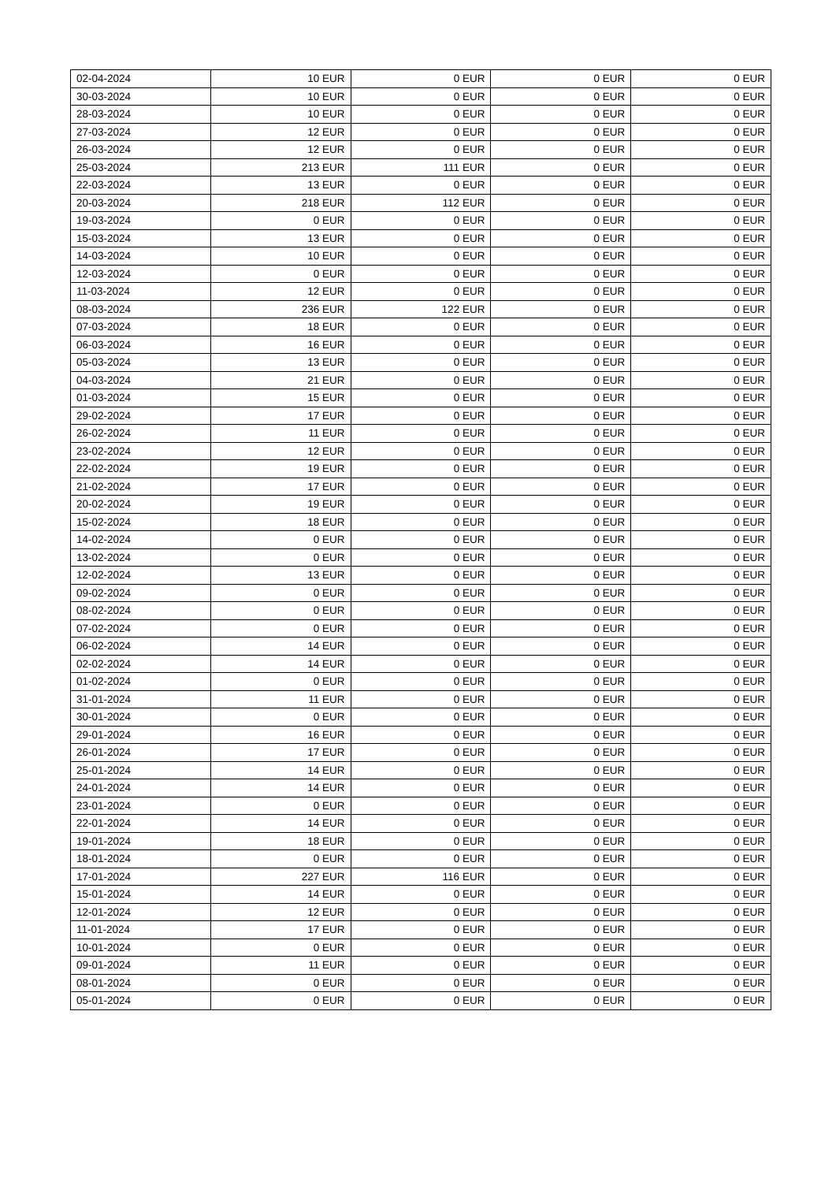| 02-04-2024 | 10 EUR | 0 EUR | 0 EUR | 0 EUR |
| 30-03-2024 | 10 EUR | 0 EUR | 0 EUR | 0 EUR |
| 28-03-2024 | 10 EUR | 0 EUR | 0 EUR | 0 EUR |
| 27-03-2024 | 12 EUR | 0 EUR | 0 EUR | 0 EUR |
| 26-03-2024 | 12 EUR | 0 EUR | 0 EUR | 0 EUR |
| 25-03-2024 | 213 EUR | 111 EUR | 0 EUR | 0 EUR |
| 22-03-2024 | 13 EUR | 0 EUR | 0 EUR | 0 EUR |
| 20-03-2024 | 218 EUR | 112 EUR | 0 EUR | 0 EUR |
| 19-03-2024 | 0 EUR | 0 EUR | 0 EUR | 0 EUR |
| 15-03-2024 | 13 EUR | 0 EUR | 0 EUR | 0 EUR |
| 14-03-2024 | 10 EUR | 0 EUR | 0 EUR | 0 EUR |
| 12-03-2024 | 0 EUR | 0 EUR | 0 EUR | 0 EUR |
| 11-03-2024 | 12 EUR | 0 EUR | 0 EUR | 0 EUR |
| 08-03-2024 | 236 EUR | 122 EUR | 0 EUR | 0 EUR |
| 07-03-2024 | 18 EUR | 0 EUR | 0 EUR | 0 EUR |
| 06-03-2024 | 16 EUR | 0 EUR | 0 EUR | 0 EUR |
| 05-03-2024 | 13 EUR | 0 EUR | 0 EUR | 0 EUR |
| 04-03-2024 | 21 EUR | 0 EUR | 0 EUR | 0 EUR |
| 01-03-2024 | 15 EUR | 0 EUR | 0 EUR | 0 EUR |
| 29-02-2024 | 17 EUR | 0 EUR | 0 EUR | 0 EUR |
| 26-02-2024 | 11 EUR | 0 EUR | 0 EUR | 0 EUR |
| 23-02-2024 | 12 EUR | 0 EUR | 0 EUR | 0 EUR |
| 22-02-2024 | 19 EUR | 0 EUR | 0 EUR | 0 EUR |
| 21-02-2024 | 17 EUR | 0 EUR | 0 EUR | 0 EUR |
| 20-02-2024 | 19 EUR | 0 EUR | 0 EUR | 0 EUR |
| 15-02-2024 | 18 EUR | 0 EUR | 0 EUR | 0 EUR |
| 14-02-2024 | 0 EUR | 0 EUR | 0 EUR | 0 EUR |
| 13-02-2024 | 0 EUR | 0 EUR | 0 EUR | 0 EUR |
| 12-02-2024 | 13 EUR | 0 EUR | 0 EUR | 0 EUR |
| 09-02-2024 | 0 EUR | 0 EUR | 0 EUR | 0 EUR |
| 08-02-2024 | 0 EUR | 0 EUR | 0 EUR | 0 EUR |
| 07-02-2024 | 0 EUR | 0 EUR | 0 EUR | 0 EUR |
| 06-02-2024 | 14 EUR | 0 EUR | 0 EUR | 0 EUR |
| 02-02-2024 | 14 EUR | 0 EUR | 0 EUR | 0 EUR |
| 01-02-2024 | 0 EUR | 0 EUR | 0 EUR | 0 EUR |
| 31-01-2024 | 11 EUR | 0 EUR | 0 EUR | 0 EUR |
| 30-01-2024 | 0 EUR | 0 EUR | 0 EUR | 0 EUR |
| 29-01-2024 | 16 EUR | 0 EUR | 0 EUR | 0 EUR |
| 26-01-2024 | 17 EUR | 0 EUR | 0 EUR | 0 EUR |
| 25-01-2024 | 14 EUR | 0 EUR | 0 EUR | 0 EUR |
| 24-01-2024 | 14 EUR | 0 EUR | 0 EUR | 0 EUR |
| 23-01-2024 | 0 EUR | 0 EUR | 0 EUR | 0 EUR |
| 22-01-2024 | 14 EUR | 0 EUR | 0 EUR | 0 EUR |
| 19-01-2024 | 18 EUR | 0 EUR | 0 EUR | 0 EUR |
| 18-01-2024 | 0 EUR | 0 EUR | 0 EUR | 0 EUR |
| 17-01-2024 | 227 EUR | 116 EUR | 0 EUR | 0 EUR |
| 15-01-2024 | 14 EUR | 0 EUR | 0 EUR | 0 EUR |
| 12-01-2024 | 12 EUR | 0 EUR | 0 EUR | 0 EUR |
| 11-01-2024 | 17 EUR | 0 EUR | 0 EUR | 0 EUR |
| 10-01-2024 | 0 EUR | 0 EUR | 0 EUR | 0 EUR |
| 09-01-2024 | 11 EUR | 0 EUR | 0 EUR | 0 EUR |
| 08-01-2024 | 0 EUR | 0 EUR | 0 EUR | 0 EUR |
| 05-01-2024 | 0 EUR | 0 EUR | 0 EUR | 0 EUR |